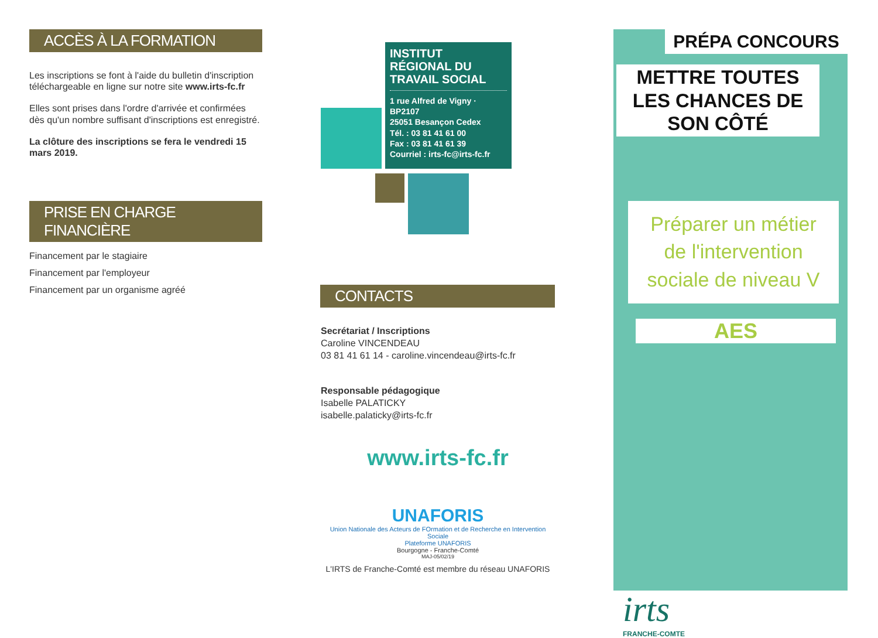ACCÈS À LA FORMATION
Les inscriptions se font à l'aide du bulletin d'inscription téléchargeable en ligne sur notre site www.irts-fc.fr
Elles sont prises dans l'ordre d'arrivée et confirmées dès qu'un nombre suffisant d'inscriptions est enregistré.
La clôture des inscriptions se fera le vendredi 15 mars 2019.
PRISE EN CHARGE FINANCIÈRE
Financement par le stagiaire
Financement par l'employeur
Financement par un organisme agréé
INSTITUT RÉGIONAL DU TRAVAIL SOCIAL
1 rue Alfred de Vigny · BP2107
25051 Besançon Cedex
Tél. : 03 81 41 61 00
Fax : 03 81 41 61 39
Courriel : irts-fc@irts-fc.fr
CONTACTS
Secrétariat / Inscriptions
Caroline VINCENDEAU
03 81 41 61 14 - caroline.vincendeau@irts-fc.fr
Responsable pédagogique
Isabelle PALATICKY
isabelle.palaticky@irts-fc.fr
www.irts-fc.fr
UNAFORIS
Union Nationale des Acteurs de FOrmation et de Recherche en Intervention Sociale
Plateforme UNAFORIS
Bourgogne - Franche-Comté
MAJ-05/02/19
L'IRTS de Franche-Comté est membre du réseau UNAFORIS
PRÉPA CONCOURS
METTRE TOUTES LES CHANCES DE SON CÔTÉ
Préparer un métier de l'intervention sociale de niveau V
AES
irts
FRANCHE-COMTE